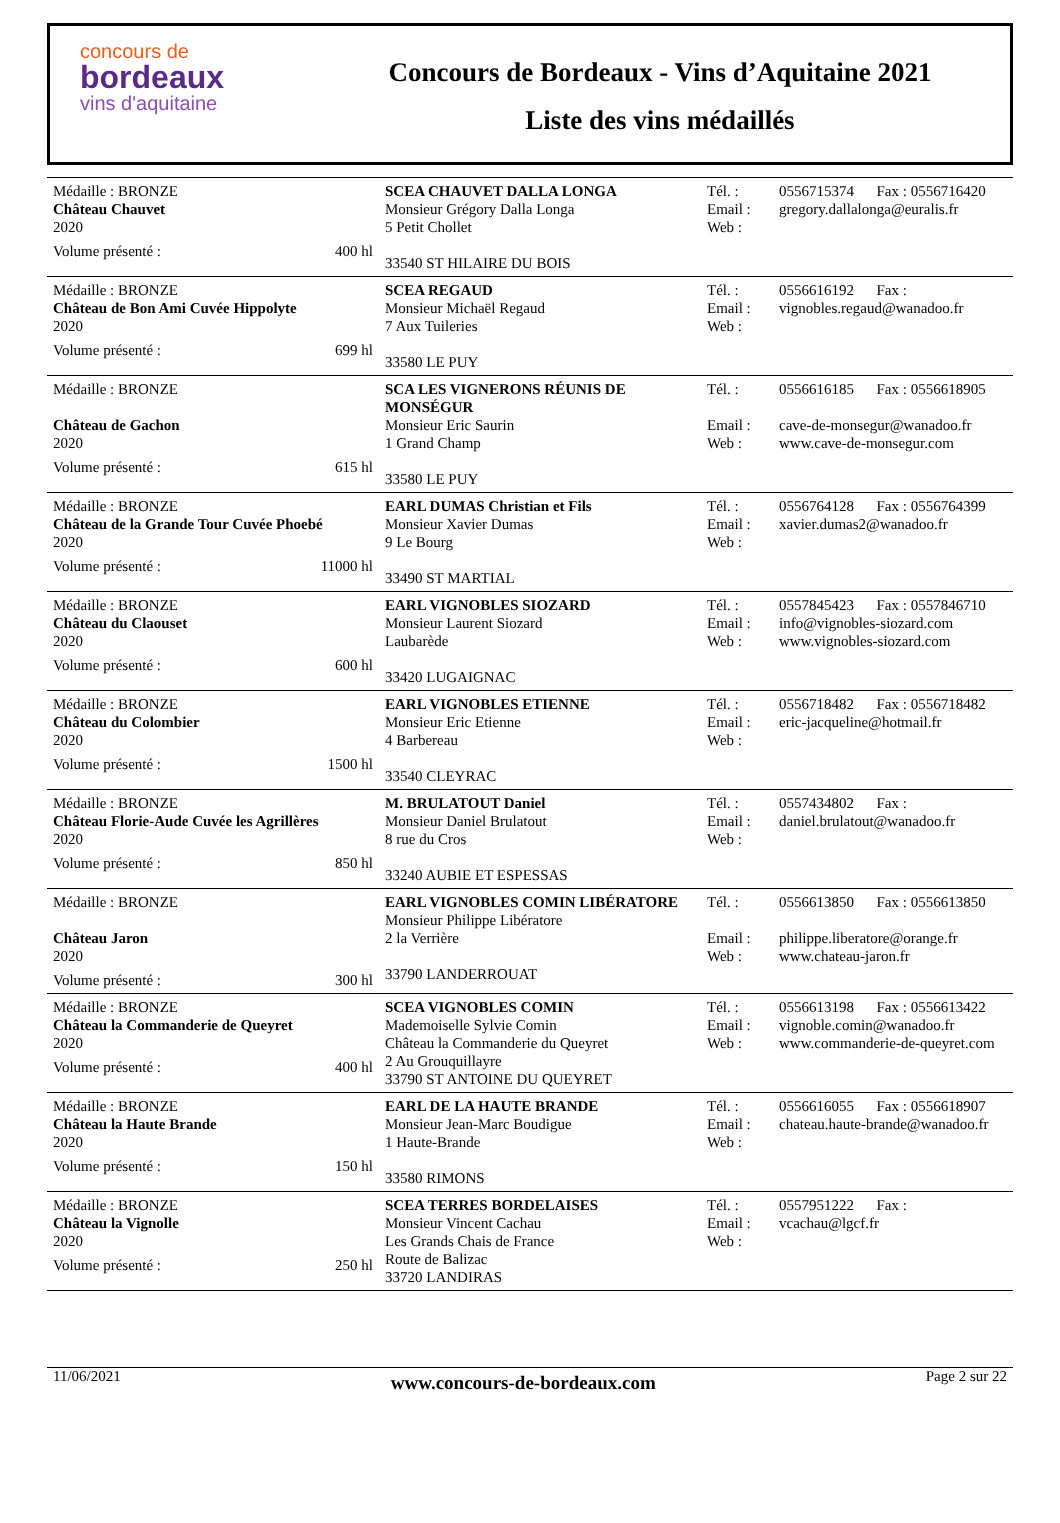concours de
bordeaux
vins d'aquitaine
Concours de Bordeaux - Vins d’Aquitaine 2021
Liste des vins médaillés
| Médaille : BRONZE Château Chauvet 2020 Volume présenté : 400 hl | SCEA CHAUVET DALLA LONGA Monsieur Grégory Dalla Longa 5 Petit Chollet 33540 ST HILAIRE DU BOIS | Tél. : Email : Web : | 0556715374 Fax : 0556716420 gregory.dallalonga@euralis.fr |
| Médaille : BRONZE Château de Bon Ami Cuvée Hippolyte 2020 Volume présenté : 699 hl | SCEA REGAUD Monsieur Michaël Regaud 7 Aux Tuileries 33580 LE PUY | Tél. : Email : Web : | 0556616192 Fax : vignobles.regaud@wanadoo.fr |
| Médaille : BRONZE Château de Gachon 2020 Volume présenté : 615 hl | SCA LES VIGNERONS RÉUNIS DE MONSÉGUR Monsieur Eric Saurin 1 Grand Champ 33580 LE PUY | Tél. : Email : Web : | 0556616185 Fax : 0556618905 cave-de-monsegur@wanadoo.fr www.cave-de-monsegur.com |
| Médaille : BRONZE Château de la Grande Tour Cuvée Phoebé 2020 Volume présenté : 11000 hl | EARL DUMAS Christian et Fils Monsieur Xavier Dumas 9 Le Bourg 33490 ST MARTIAL | Tél. : Email : Web : | 0556764128 Fax : 0556764399 xavier.dumas2@wanadoo.fr |
| Médaille : BRONZE Château du Claouset 2020 Volume présenté : 600 hl | EARL VIGNOBLES SIOZARD Monsieur Laurent Siozard Laubarède 33420 LUGAIGNAC | Tél. : Email : Web : | 0557845423 Fax : 0557846710 info@vignobles-siozard.com www.vignobles-siozard.com |
| Médaille : BRONZE Château du Colombier 2020 Volume présenté : 1500 hl | EARL VIGNOBLES ETIENNE Monsieur Eric Etienne 4 Barbereau 33540 CLEYRAC | Tél. : Email : Web : | 0556718482 Fax : 0556718482 eric-jacqueline@hotmail.fr |
| Médaille : BRONZE Château Florie-Aude Cuvée les Agrillères 2020 Volume présenté : 850 hl | M. BRULATOUT Daniel Monsieur Daniel Brulatout 8 rue du Cros 33240 AUBIE ET ESPESSAS | Tél. : Email : Web : | 0557434802 Fax : daniel.brulatout@wanadoo.fr |
| Médaille : BRONZE Château Jaron 2020 Volume présenté : 300 hl | EARL VIGNOBLES COMIN LIBÉRATORE Monsieur Philippe Libératore 2 la Verrière 33790 LANDERROUAT | Tél. : Email : Web : | 0556613850 Fax : 0556613850 philippe.liberatore@orange.fr www.chateau-jaron.fr |
| Médaille : BRONZE Château la Commanderie de Queyret 2020 Volume présenté : 400 hl | SCEA VIGNOBLES COMIN Mademoiselle Sylvie Comin Château la Commanderie du Queyret 2 Au Grouquillayre 33790 ST ANTOINE DU QUEYRET | Tél. : Email : Web : | 0556613198 Fax : 0556613422 vignoble.comin@wanadoo.fr www.commanderie-de-queyret.com |
| Médaille : BRONZE Château la Haute Brande 2020 Volume présenté : 150 hl | EARL DE LA HAUTE BRANDE Monsieur Jean-Marc Boudigue 1 Haute-Brande 33580 RIMONS | Tél. : Email : Web : | 0556616055 Fax : 0556618907 chateau.haute-brande@wanadoo.fr |
| Médaille : BRONZE Château la Vignolle 2020 Volume présenté : 250 hl | SCEA TERRES BORDELAISES Monsieur Vincent Cachau Les Grands Chais de France Route de Balizac 33720 LANDIRAS | Tél. : Email : Web : | 0557951222 Fax : vcachau@lgcf.fr |
11/06/2021 www.concours-de-bordeaux.com Page 2 sur 22